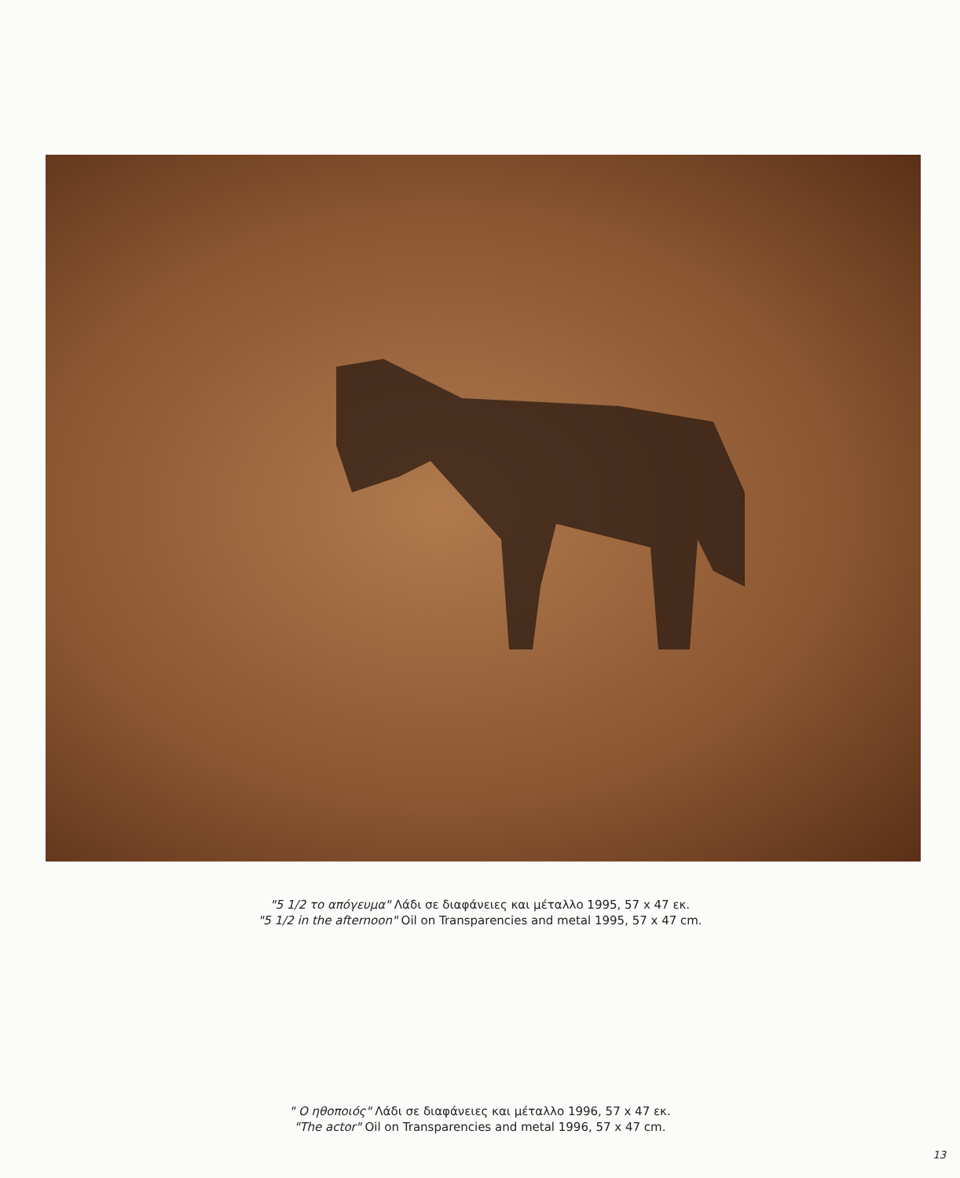"5 1/2 το απόγευμα" Λάδι σε διαφάνειες και μέταλλο 1995, 57 x 47 εκ.
"5 1/2 in the afternoon" Oil on Transparencies and metal 1995, 57 x 47 cm.
" Ο ηθοποιός" Λάδι σε διαφάνειες και μέταλλο 1996, 57 x 47 εκ.
"The actor" Oil on Transparencies and metal 1996, 57 x 47 cm.
13